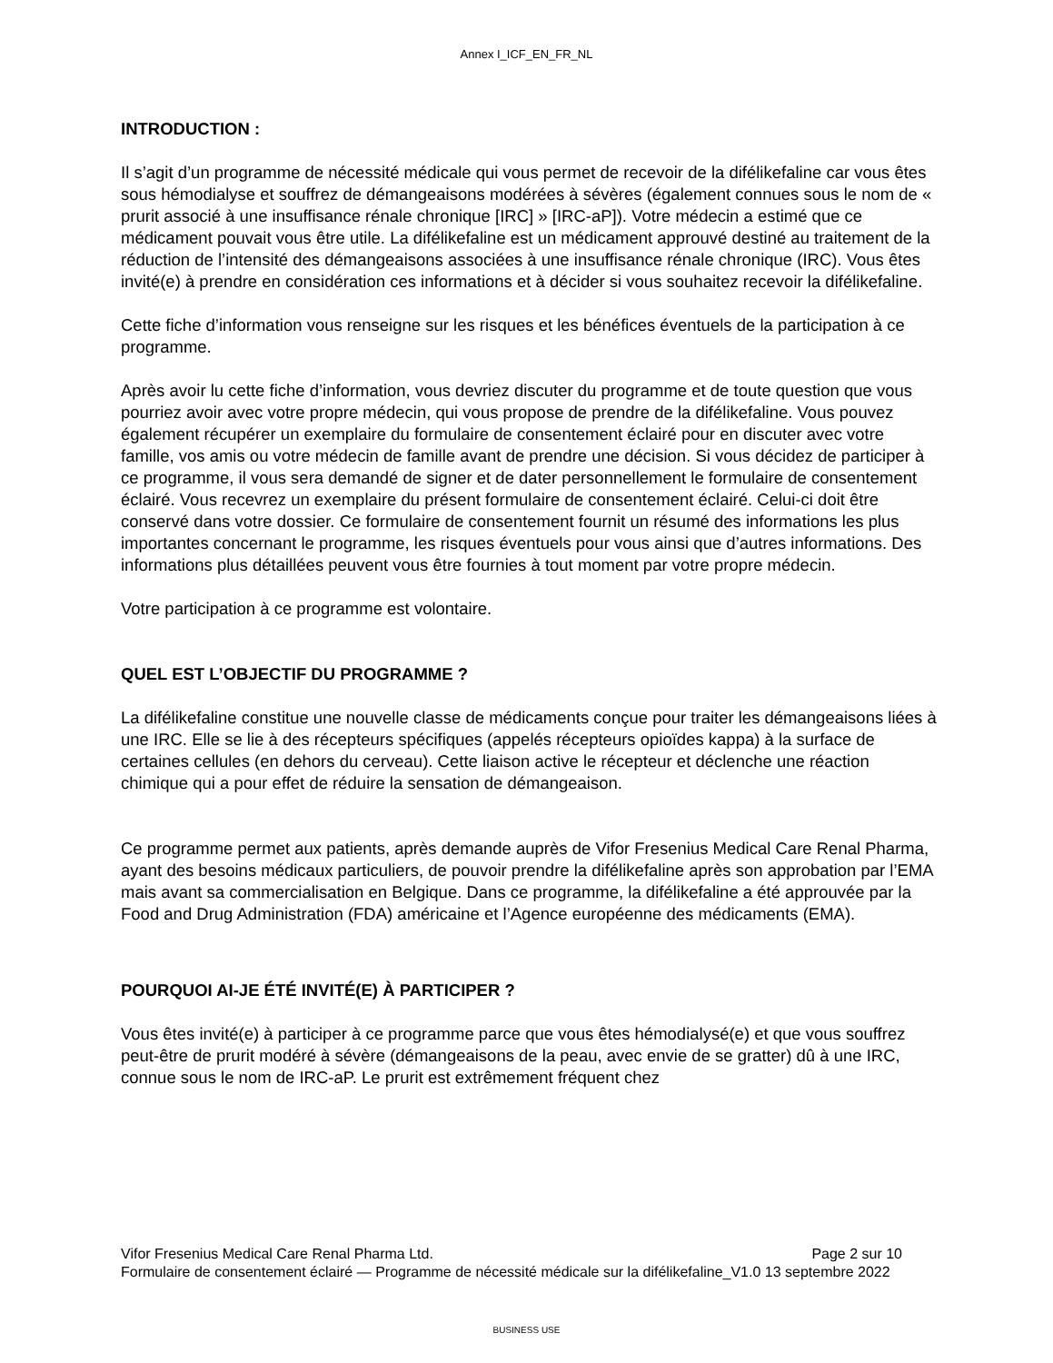Annex I_ICF_EN_FR_NL
INTRODUCTION :
Il s’agit d’un programme de nécessité médicale qui vous permet de recevoir de la difélikefaline car vous êtes sous hémodialyse et souffrez de démangeaisons modérées à sévères (également connues sous le nom de « prurit associé à une insuffisance rénale chronique [IRC] » [IRC-aP]). Votre médecin a estimé que ce médicament pouvait vous être utile. La difélikefaline est un médicament approuvé destiné au traitement de la réduction de l’intensité des démangeaisons associées à une insuffisance rénale chronique (IRC). Vous êtes invité(e) à prendre en considération ces informations et à décider si vous souhaitez recevoir la difélikefaline.
Cette fiche d’information vous renseigne sur les risques et les bénéfices éventuels de la participation à ce programme.
Après avoir lu cette fiche d’information, vous devriez discuter du programme et de toute question que vous pourriez avoir avec votre propre médecin, qui vous propose de prendre de la difélikefaline. Vous pouvez également récupérer un exemplaire du formulaire de consentement éclairé pour en discuter avec votre famille, vos amis ou votre médecin de famille avant de prendre une décision. Si vous décidez de participer à ce programme, il vous sera demandé de signer et de dater personnellement le formulaire de consentement éclairé. Vous recevrez un exemplaire du présent formulaire de consentement éclairé. Celui-ci doit être conservé dans votre dossier. Ce formulaire de consentement fournit un résumé des informations les plus importantes concernant le programme, les risques éventuels pour vous ainsi que d’autres informations. Des informations plus détaillées peuvent vous être fournies à tout moment par votre propre médecin.
Votre participation à ce programme est volontaire.
QUEL EST L’OBJECTIF DU PROGRAMME ?
La difélikefaline constitue une nouvelle classe de médicaments conçue pour traiter les démangeaisons liées à une IRC. Elle se lie à des récepteurs spécifiques (appelés récepteurs opioïdes kappa) à la surface de certaines cellules (en dehors du cerveau). Cette liaison active le récepteur et déclenche une réaction chimique qui a pour effet de réduire la sensation de démangeaison.
Ce programme permet aux patients, après demande auprès de Vifor Fresenius Medical Care Renal Pharma, ayant des besoins médicaux particuliers, de pouvoir prendre la difélikefaline après son approbation par l’EMA mais avant sa commercialisation en Belgique. Dans ce programme, la difélikefaline a été approuvée par la Food and Drug Administration (FDA) américaine et l’Agence européenne des médicaments (EMA).
POURQUOI AI-JE ÉTÉ INVITÉ(E) À PARTICIPER ?
Vous êtes invité(e) à participer à ce programme parce que vous êtes hémodialysé(e) et que vous souffrez peut-être de prurit modéré à sévère (démangeaisons de la peau, avec envie de se gratter) dû à une IRC, connue sous le nom de IRC-aP. Le prurit est extrêmement fréquent chez
Vifor Fresenius Medical Care Renal Pharma Ltd. Page 2 sur 10
Formulaire de consentement éclairé — Programme de nécessité médicale sur la difélikefaline_V1.0 13 septembre 2022
BUSINESS USE